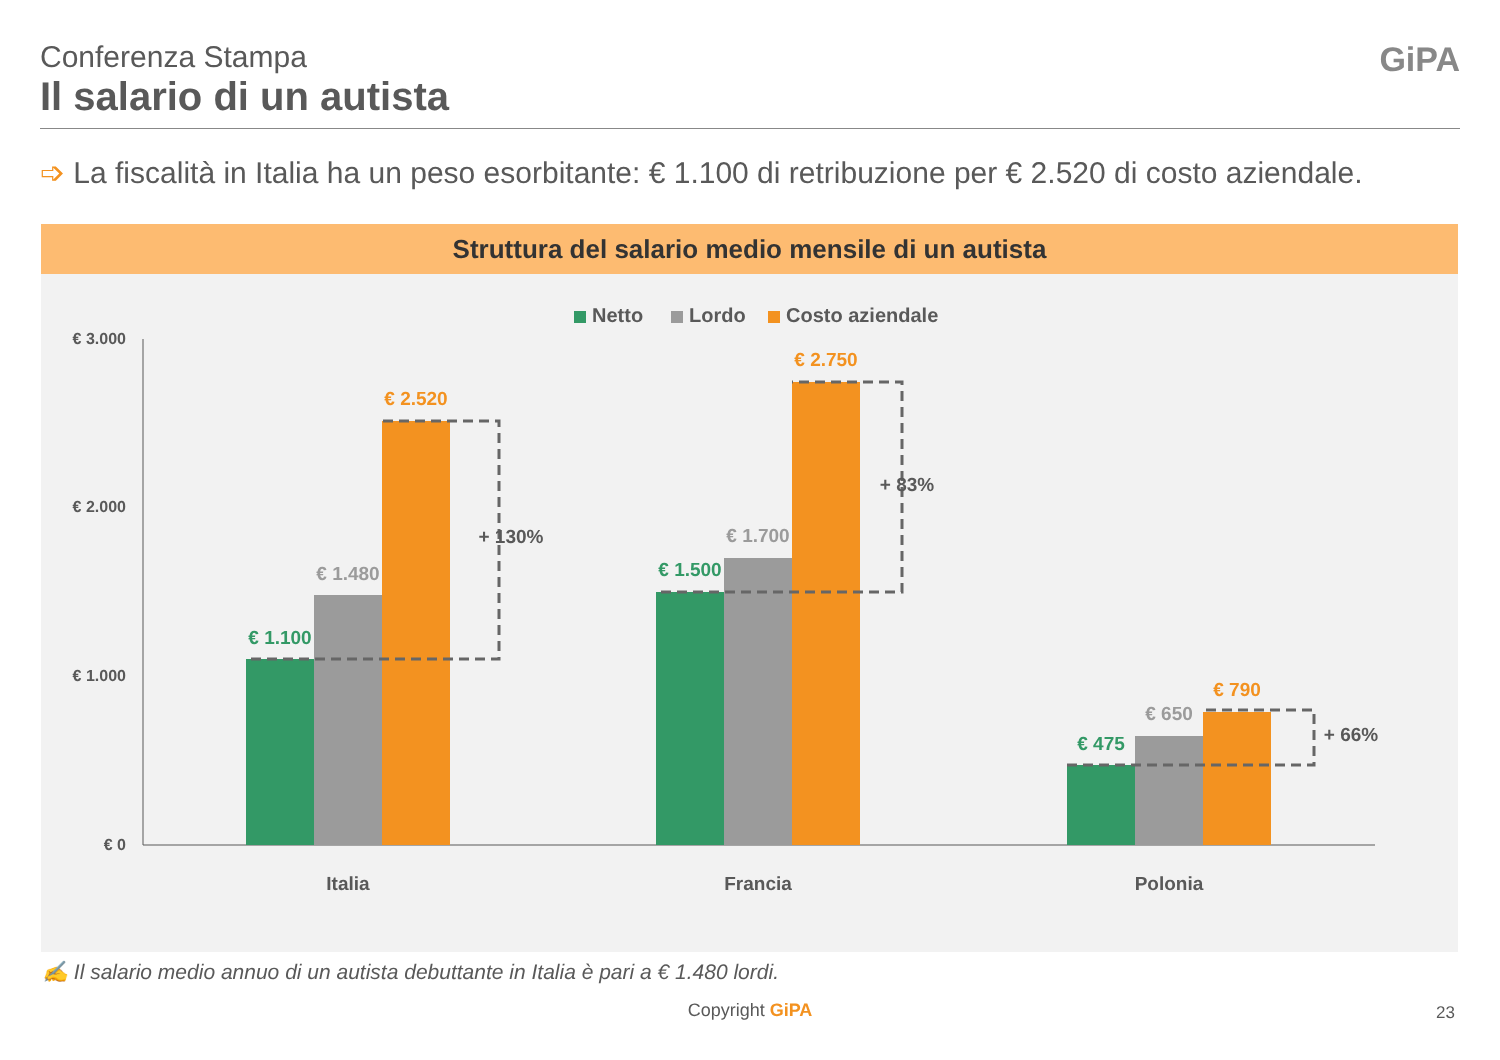Conferenza Stampa
Il salario di un autista
GiPA
➩ La fiscalità in Italia ha un peso esorbitante: € 1.100 di retribuzione per € 2.520 di costo aziendale.
Struttura del salario medio mensile di un autista
Netto
Lordo
Costo aziendale
€ 3.000
€ 2.000
€ 1.000
€ 0
€ 1.100
€ 1.480
€ 2.520
€ 1.500
€ 1.700
€ 2.750
€ 475
€ 650
€ 790
+ 130%
+ 83%
+ 66%
Italia
Francia
Polonia
✍ Il salario medio annuo di un autista debuttante in Italia è pari a € 1.480 lordi.
Copyright GiPA 23